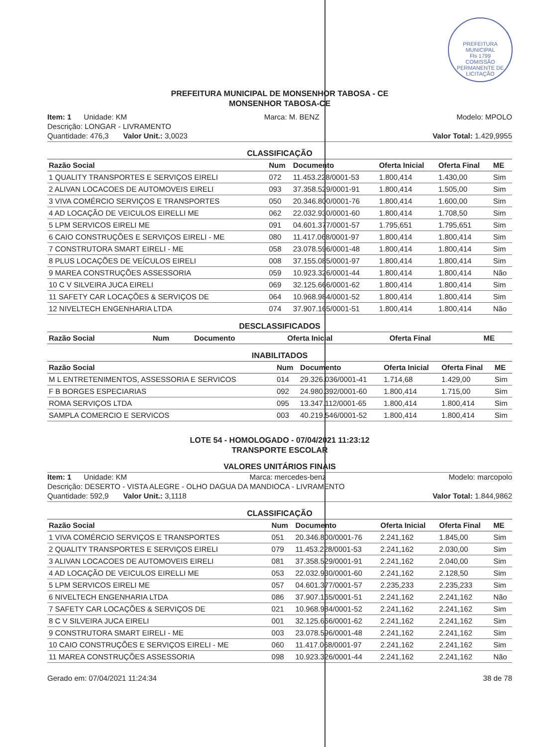PREFEITURA MUNICIPAL
Fls 1799
COMISSÃO PERMANENTE DE LICITAÇÃO
PREFEITURA MUNICIPAL DE MONSENHOR TABOSA - CE
MONSENHOR TABOSA-CE
Item: 1 Unidade: KM Marca: M. BENZ Modelo: MPOLO
Descrição: LONGAR - LIVRAMENTO
Quantidade: 476,3 Valor Unit.: 3,0023 Valor Total: 1.429,9955
CLASSIFICAÇÃO
| Razão Social | Num | Documento | Oferta Inicial | Oferta Final | ME |
| --- | --- | --- | --- | --- | --- |
| 1 QUALITY TRANSPORTES E SERVIÇOS EIRELI | 072 | 11.453.228/0001-53 | 1.800,414 | 1.430,00 | Sim |
| 2 ALIVAN LOCACOES DE AUTOMOVEIS EIRELI | 093 | 37.358.529/0001-91 | 1.800,414 | 1.505,00 | Sim |
| 3 VIVA COMÉRCIO SERVIÇOS E TRANSPORTES | 050 | 20.346.800/0001-76 | 1.800,414 | 1.600,00 | Sim |
| 4 AD LOCAÇÃO DE VEICULOS EIRELLI ME | 062 | 22.032.930/0001-60 | 1.800,414 | 1.708,50 | Sim |
| 5 LPM SERVICOS EIRELI ME | 091 | 04.601.377/0001-57 | 1.795,651 | 1.795,651 | Sim |
| 6 CAIO CONSTRUÇÕES E SERVIÇOS EIRELI - ME | 080 | 11.417.068/0001-97 | 1.800,414 | 1.800,414 | Sim |
| 7 CONSTRUTORA SMART EIRELI - ME | 058 | 23.078.596/0001-48 | 1.800,414 | 1.800,414 | Sim |
| 8 PLUS LOCAÇÕES DE VEÍCULOS EIRELI | 008 | 37.155.085/0001-97 | 1.800,414 | 1.800,414 | Sim |
| 9 MAREA CONSTRUÇÕES ASSESSORIA | 059 | 10.923.326/0001-44 | 1.800,414 | 1.800,414 | Não |
| 10 C V SILVEIRA JUCA EIRELI | 069 | 32.125.666/0001-62 | 1.800,414 | 1.800,414 | Sim |
| 11 SAFETY CAR LOCAÇÕES & SERVIÇOS DE | 064 | 10.968.984/0001-52 | 1.800,414 | 1.800,414 | Sim |
| 12 NIVELTECH ENGENHARIA LTDA | 074 | 37.907.165/0001-51 | 1.800,414 | 1.800,414 | Não |
DESCLASSIFICADOS
| Razão Social | Num | Documento | Oferta Inicial | Oferta Final | ME |
| --- | --- | --- | --- | --- | --- |
INABILITADOS
| Razão Social | Num | Documento | Oferta Inicial | Oferta Final | ME |
| --- | --- | --- | --- | --- | --- |
| M L ENTRETENIMENTOS, ASSESSORIA E SERVICOS | 014 | 29.326.036/0001-41 | 1.714,68 | 1.429,00 | Sim |
| F B BORGES ESPECIARIAS | 092 | 24.980.392/0001-60 | 1.800,414 | 1.715,00 | Sim |
| ROMA SERVIÇOS LTDA | 095 | 13.347.112/0001-65 | 1.800,414 | 1.800,414 | Sim |
| SAMPLA COMERCIO E SERVICOS | 003 | 40.219.546/0001-52 | 1.800,414 | 1.800,414 | Sim |
LOTE 54 - HOMOLOGADO - 07/04/2021 11:23:12
TRANSPORTE ESCOLAR
VALORES UNITÁRIOS FINAIS
Item: 1 Unidade: KM Marca: mercedes-benz Modelo: marcopolo
Descrição: DESERTO - VISTA ALEGRE - OLHO DAGUA DA MANDIOCA - LIVRAMENTO
Quantidade: 592,9 Valor Unit.: 3,1118 Valor Total: 1.844,9862
CLASSIFICAÇÃO
| Razão Social | Num | Documento | Oferta Inicial | Oferta Final | ME |
| --- | --- | --- | --- | --- | --- |
| 1 VIVA COMÉRCIO SERVIÇOS E TRANSPORTES | 051 | 20.346.800/0001-76 | 2.241,162 | 1.845,00 | Sim |
| 2 QUALITY TRANSPORTES E SERVIÇOS EIRELI | 079 | 11.453.228/0001-53 | 2.241,162 | 2.030,00 | Sim |
| 3 ALIVAN LOCACOES DE AUTOMOVEIS EIRELI | 081 | 37.358.529/0001-91 | 2.241,162 | 2.040,00 | Sim |
| 4 AD LOCAÇÃO DE VEICULOS EIRELLI ME | 053 | 22.032.930/0001-60 | 2.241,162 | 2.128,50 | Sim |
| 5 LPM SERVICOS EIRELI ME | 057 | 04.601.377/0001-57 | 2.235,233 | 2.235,233 | Sim |
| 6 NIVELTECH ENGENHARIA LTDA | 086 | 37.907.165/0001-51 | 2.241,162 | 2.241,162 | Não |
| 7 SAFETY CAR LOCAÇÕES & SERVIÇOS DE | 021 | 10.968.984/0001-52 | 2.241,162 | 2.241,162 | Sim |
| 8 C V SILVEIRA JUCA EIRELI | 001 | 32.125.666/0001-62 | 2.241,162 | 2.241,162 | Sim |
| 9 CONSTRUTORA SMART EIRELI - ME | 003 | 23.078.596/0001-48 | 2.241,162 | 2.241,162 | Sim |
| 10 CAIO CONSTRUÇÕES E SERVIÇOS EIRELI - ME | 060 | 11.417.068/0001-97 | 2.241,162 | 2.241,162 | Sim |
| 11 MAREA CONSTRUÇÕES ASSESSORIA | 098 | 10.923.326/0001-44 | 2.241,162 | 2.241,162 | Não |
Gerado em: 07/04/2021 11:24:34 38 de 78